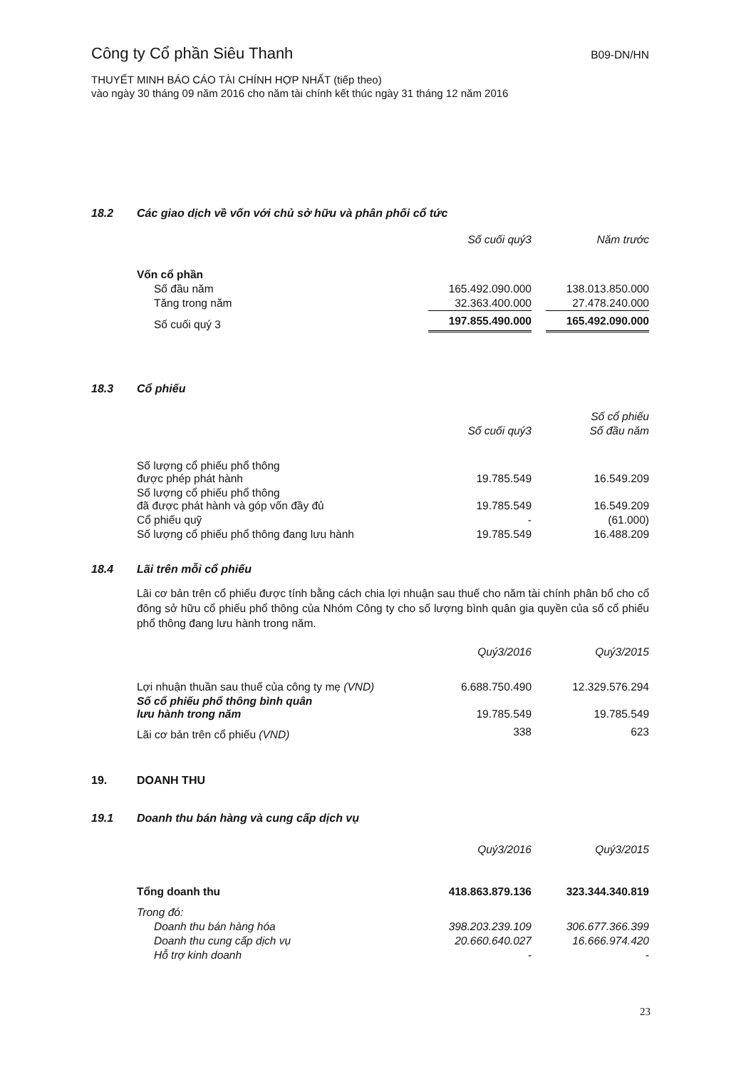Công ty Cổ phần Siêu Thanh
B09-DN/HN
THUYẾT MINH BÁO CÁO TÀI CHÍNH HỢP NHẤT (tiếp theo)
vào ngày 30 tháng 09 năm 2016 cho năm tài chính kết thúc ngày 31 tháng 12 năm 2016
18.2 Các giao dịch về vốn với chủ sở hữu và phân phối cổ tức
| | Số cuối quý3 | | Năm trước |
| --- | --- | --- | --- |
| Vốn cổ phần | | | |
| Số đầu năm | 165.492.090.000 | | 138.013.850.000 |
| Tăng trong năm | 32.363.400.000 | | 27.478.240.000 |
| Số cuối quý 3 | 197.855.490.000 | | 165.492.090.000 |
18.3 Cổ phiếu
| | | | Số cổ phiếu |
| --- | --- | --- | --- |
| | Số cuối quý3 | | Số đầu năm |
| Số lượng cổ phiếu phổ thông được phép phát hành | 19.785.549 | | 16.549.209 |
| Số lượng cổ phiếu phổ thông đã được phát hành và góp vốn đầy đủ | 19.785.549 | | 16.549.209 |
| Cổ phiếu quỹ | - | | (61.000) |
| Số lượng cổ phiếu phổ thông đang lưu hành | 19.785.549 | | 16.488.209 |
18.4 Lãi trên mỗi cổ phiếu
Lãi cơ bản trên cổ phiếu được tính bằng cách chia lợi nhuận sau thuế cho năm tài chính phân bổ cho cổ đông sở hữu cổ phiếu phổ thông của Nhóm Công ty cho số lượng bình quân gia quyền của số cổ phiếu phổ thông đang lưu hành trong năm.
| | Quý3/2016 | | Quý3/2015 |
| --- | --- | --- | --- |
| Lợi nhuận thuần sau thuế của công ty mẹ (VND) | 6.688.750.490 | | 12.329.576.294 |
| Số cổ phiếu phổ thông bình quân lưu hành trong năm | 19.785.549 | | 19.785.549 |
| Lãi cơ bản trên cổ phiếu (VND) | 338 | | 623 |
19. DOANH THU
19.1 Doanh thu bán hàng và cung cấp dịch vụ
| | Quý3/2016 | | Quý3/2015 |
| --- | --- | --- | --- |
| Tổng doanh thu | 418.863.879.136 | | 323.344.340.819 |
| Trong đó: | | | |
| Doanh thu bán hàng hóa | 398.203.239.109 | | 306.677.366.399 |
| Doanh thu cung cấp dịch vụ | 20.660.640.027 | | 16.666.974.420 |
| Hỗ trợ kinh doanh | - | | - |
23